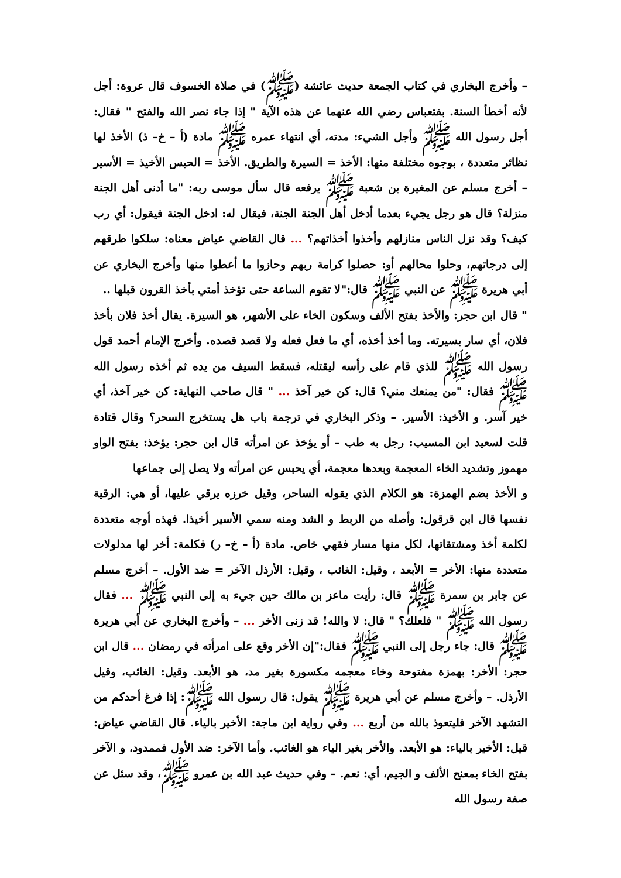– وأخرج البخاري في كتاب الجمعة حديث عائشة (ﷺ) في صلاة الخسوف قال عروة: أجل لأنه أخطأ السنة. بفتعباس رضي الله عنهما عن هذه الآية " إذا جاء نصر الله والفتح " فقال: أجل رسول الله ﷺ وأجل الشيء: مدته، أي انتهاء عمره ﷺ مادة (أ – خ– ذ) الأخذ لها نظائر متعددة ، بوجوه مختلفة منها: الأخذ = السيرة والطريق. الأخذ = الحبس الأخيذ = الأسير – أخرج مسلم عن المغيرة بن شعبة ﷺ يرفعه قال سأل موسى ربه: "ما أدنى أهل الجنة منزلة؟ قال هو رجل يجيء بعدما أدخل أهل الجنة الجنة، فيقال له: ادخل الجنة فيقول: أي رب كيف؟ وقد نزل الناس منازلهم وأخذوا أخذاتهم؟ ... قال القاضي عياض معناه: سلكوا طرقهم إلى درجاتهم، وحلوا محالهم أو: حصلوا كرامة ربهم وحازوا ما أعطوا منها وأخرج البخاري عن أبي هريرة ﷺ عن النبي ﷺ قال:"لا تقوم الساعة حتى تؤخذ أمتي بأخذ القرون قبلها ..
" قال ابن حجر: والأخذ بفتح الألف وسكون الخاء على الأشهر، هو السيرة. يقال أخذ فلان بأخذ فلان، أي سار بسيرته. وما أخذ أخذه، أي ما فعل فعله ولا قصد قصده. وأخرج الإمام أحمد قول رسول الله ﷺ للذي قام على رأسه ليقتله، فسقط السيف من يده ثم أخذه رسول الله ﷺ فقال: "من يمنعك مني؟ قال: كن خير آخذ ... " قال صاحب النهاية: كن خير آخذ، أي خير آسر. و الأخيذ: الأسير. – وذكر البخاري في ترجمة باب هل يستخرج السحر؟ وقال قتادة قلت لسعيد ابن المسيب: رجل به طب – أو يؤخذ عن امرأته قال ابن حجر: يؤخذ: بفتح الواو مهموز وتشديد الخاء المعجمة وبعدها معجمة، أي يحبس عن امرأته ولا يصل إلى جماعها
و الأخذ بضم الهمزة: هو الكلام الذي يقوله الساحر، وقيل خرزه يرقي عليها، أو هي: الرقية نفسها قال ابن قرقول: وأصله من الربط و الشد ومنه سمي الأسير أخيذا. فهذه أوجه متعددة لكلمة أخذ ومشتقاتها، لكل منها مسار فقهي خاص. مادة (أ – خ– ر) فكلمة: أخر لها مدلولات متعددة منها: الأخر = الأبعد ، وقيل: الغائب ، وقيل: الأرذل الآخر = ضد الأول. – أخرج مسلم عن جابر بن سمرة ﷺ قال: رأيت ماعز بن مالك حين جيء به إلى النبي ﷺ ... فقال رسول الله ﷺ " فلعلك؟ " قال: لا والله! قد زنى الأخر ... – وأخرج البخاري عن أبي هريرة ﷺ قال: جاء رجل إلى النبي ﷺ فقال:"إن الأخر وقع على امرأته في رمضان ... قال ابن حجر: الأخر: بهمزة مفتوحة وخاء معجمه مكسورة بغير مد، هو الأبعد. وقيل: الغائب، وقيل الأرذل. – وأخرج مسلم عن أبي هريرة ﷺ يقول: قال رسول الله ﷺ: إذا فرغ أحدكم من التشهد الآخر فليتعوذ بالله من أربع ... وفي رواية ابن ماجة: الأخير بالياء. قال القاضي عياض: قيل: الأخير بالياء: هو الأبعد. والأخر بغير الياء هو الغائب. وأما الآخر: ضد الأول فممدود، و الآخر بفتح الخاء بمعنح الألف و الجيم، أي: نعم. – وفي حديث عبد الله بن عمرو ﷺ، وقد سئل عن صفة رسول الله